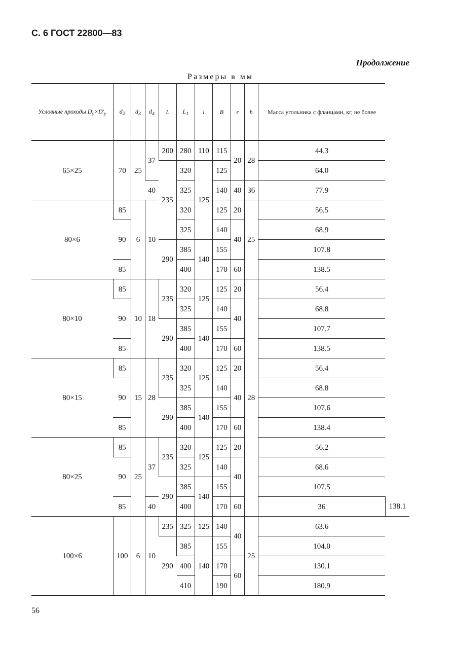С. 6 ГОСТ 22800—83
Продолжение
Размеры в мм
| Условные проходы D<sub>y</sub>×D'<sub>y</sub> | d<sub>2</sub> | d<sub>3</sub> | d<sub>4</sub> | L | L<sub>1</sub> | l | B | r | h | Масса угольника с фланцами, кг, не более | |
| --- | --- | --- | --- | --- | --- | --- | --- | --- | --- | --- | --- |
| 65×25 | 70 | 25 | 37 | 200 | 280 | 110 | 115 | 20 | 28 | 44.3 | |
| | | | | 235 | 320 | 125 | 125 | | | 64.0 | |
| | | | 40 | | 325 | | 140 | 40 | 36 | 77.9 | |
| 80×6 | 85 | 6 | 10 | | 320 | | 125 | 20 | 25 | 56.5 | |
| | 90 | | | | 325 | | 140 | 40 | | 68.9 | |
| | | | | 290 | 385 | 140 | 155 | | | 107.8 | |
| | 85 | | | | 400 | | 170 | 60 | | 138.5 | |
| 80×10 | 85 | 10 | 18 | 235 | 320 | 125 | 125 | 20 | 28 | 56.4 | |
| | 90 | | | | 325 | | 140 | 40 | | 68.8 | |
| | | | | 290 | 385 | 140 | 155 | | | 107.7 | |
| | 85 | | | | 400 | | 170 | 60 | | 138.5 | |
| 80×15 | 85 | 15 | 28 | 235 | 320 | 125 | 125 | 20 | | 56.4 | |
| | 90 | | | | 325 | | 140 | 40 | | 68.8 | |
| | | | | 290 | 385 | 140 | 155 | | | 107.6 | |
| | 85 | | | | 400 | | 170 | 60 | | 138.4 | |
| 80×25 | 85 | 25 | 37 | 235 | 320 | 125 | 125 | 20 | | 56.2 | |
| | 90 | | | | 325 | | 140 | 40 | | 68.6 | |
| | | | | 290 | 385 | 140 | 155 | | | 107.5 | |
| | 85 | | 40 | | 400 | | 170 | 60 | | 36 | 138.1 |
| 100×6 | 100 | 6 | 10 | 235 | 325 | 125 | 140 | 40 | 25 | 63.6 | |
| | | | | 290 | 385 | 140 | 155 | | | 104.0 | |
| | | | | | 400 | | 170 | 60 | | 130.1 | |
| | | | | | 410 | | 190 | | | 180.9 | |
56